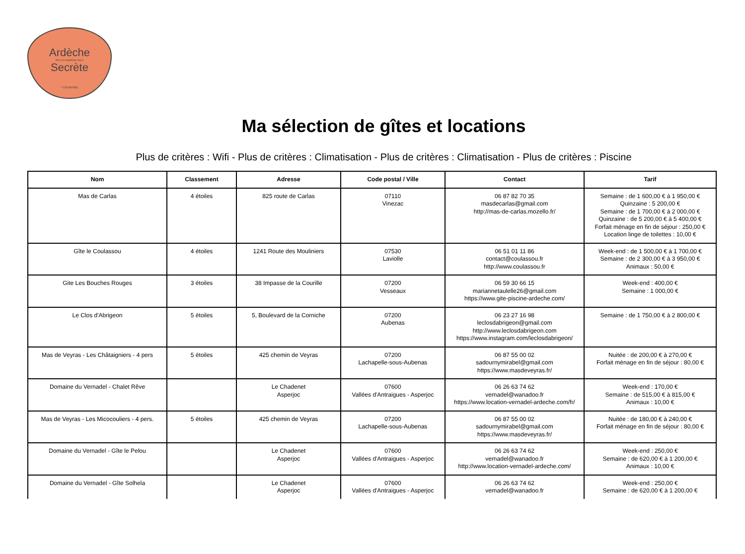Ardèche
PAYS D'AUBENAS VALS
Secrète
• TOURISME
Ma sélection de gîtes et locations
Plus de critères : Wifi - Plus de critères : Climatisation - Plus de critères : Climatisation - Plus de critères : Piscine
| Nom | Classement | Adresse | Code postal / Ville | Contact | Tarif |
| --- | --- | --- | --- | --- | --- |
| Mas de Carlas | 4 étoiles | 825 route de Carlas | 07110 Vinezac | 06 87 82 70 35 masdecarlas@gmail.com http://mas-de-carlas.mozello.fr/ | Semaine : de 1 600,00 € à 1 950,00 € Quinzaine : 5 200,00 € Semaine : de 1 700,00 € à 2 000,00 € Quinzaine : de 5 200,00 € à 5 400,00 € Forfait ménage en fin de séjour : 250,00 € Location linge de toilettes : 10,00 € |
| Gîte le Coulassou | 4 étoiles | 1241 Route des Mouliniers | 07530 Laviolle | 06 51 01 11 86 contact@coulassou.fr http://www.coulassou.fr | Week-end : de 1 500,00 € à 1 700,00 € Semaine : de 2 300,00 € à 3 950,00 € Animaux : 50,00 € |
| Gite Les Bouches Rouges | 3 étoiles | 38 Impasse de la Courille | 07200 Vesseaux | 06 59 30 66 15 mariannetaulelle26@gmail.com https://www.gite-piscine-ardeche.com/ | Week-end : 400,00 € Semaine : 1 000,00 € |
| Le Clos d'Abrigeon | 5 étoiles | 5, Boulevard de la Corniche | 07200 Aubenas | 06 23 27 16 98 leclosdabrigeon@gmail.com http://www.leclosdabrigeon.com https://www.instagram.com/leclosdabrigeon/ | Semaine : de 1 750,00 € à 2 800,00 € |
| Mas de Veyras - Les Châtaigniers - 4 pers | 5 étoiles | 425 chemin de Veyras | 07200 Lachapelle-sous-Aubenas | 06 87 55 00 02 sadournymirabel@gmail.com https://www.masdeveyras.fr/ | Nuitée : de 200,00 € à 270,00 € Forfait ménage en fin de séjour : 80,00 € |
| Domaine du Vernadel - Chalet Rêve | | Le Chadenet Asperjoc | 07600 Vallées d'Antraigues - Asperjoc | 06 26 63 74 62 vernadel@wanadoo.fr https://www.location-vernadel-ardeche.com/fr/ | Week-end : 170,00 € Semaine : de 515,00 € à 815,00 € Animaux : 10,00 € |
| Mas de Veyras - Les Micocouliers - 4 pers. | 5 étoiles | 425 chemin de Veyras | 07200 Lachapelle-sous-Aubenas | 06 87 55 00 02 sadournymirabel@gmail.com https://www.masdeveyras.fr/ | Nuitée : de 180,00 € à 240,00 € Forfait ménage en fin de séjour : 80,00 € |
| Domaine du Vernadel - Gîte le Pelou | | Le Chadenet Asperjoc | 07600 Vallées d'Antraigues - Asperjoc | 06 26 63 74 62 vernadel@wanadoo.fr http://www.location-vernadel-ardeche.com/ | Week-end : 250,00 € Semaine : de 620,00 € à 1 200,00 € Animaux : 10,00 € |
| Domaine du Vernadel - Gîte Solhela | | Le Chadenet Asperjoc | 07600 Vallées d'Antraigues - Asperjoc | 06 26 63 74 62 vernadel@wanadoo.fr | Week-end : 250,00 € Semaine : de 620,00 € à 1 200,00 € |